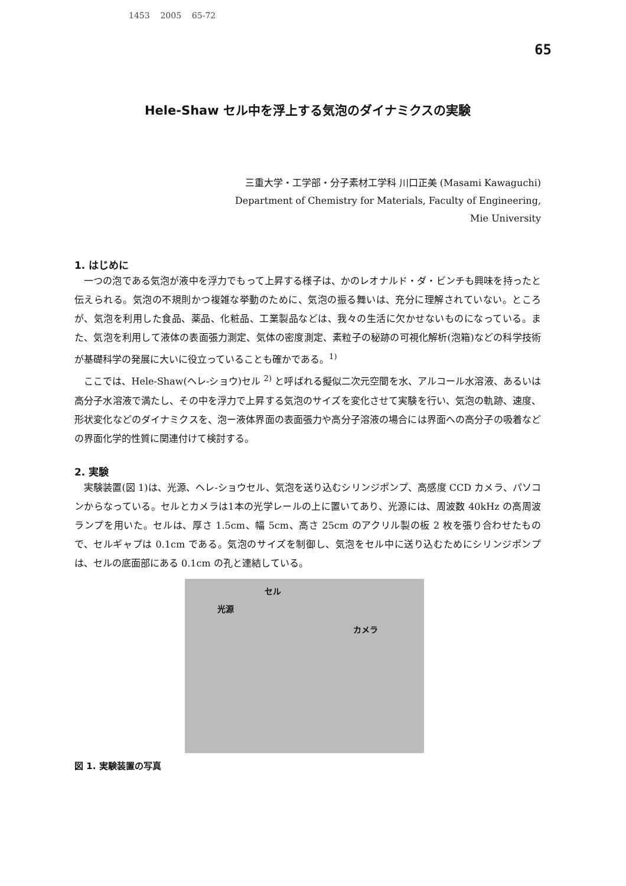1453 2005 65-72
65
Hele-Shaw セル中を浮上する気泡のダイナミクスの実験
三重大学・工学部・分子素材工学科 川口正美 (Masami Kawaguchi)
Department of Chemistry for Materials, Faculty of Engineering,
Mie University
1. はじめに
一つの泡である気泡が液中を浮力でもって上昇する様子は、かのレオナルド・ダ・ビンチも興味を持ったと伝えられる。気泡の不規則かつ複雑な挙動のために、気泡の振る舞いは、充分に理解されていない。ところが、気泡を利用した食品、薬品、化粧品、工業製品などは、我々の生活に欠かせないものになっている。また、気泡を利用して液体の表面張力測定、気体の密度測定、素粒子の秘跡の可視化解析(泡箱)などの科学技術が基礎科学の発展に大いに役立っていることも確かである。<sup>1)</sup>
ここでは、Hele-Shaw(ヘレ-ショウ)セル <sup>2)</sup> と呼ばれる擬似二次元空間を水、アルコール水溶液、あるいは高分子水溶液で満たし、その中を浮力で上昇する気泡のサイズを変化させて実験を行い、気泡の軌跡、速度、形状変化などのダイナミクスを、泡ー液体界面の表面張力や高分子溶液の場合には界面への高分子の吸着などの界面化学的性質に関連付けて検討する。
2. 実験
実験装置(図 1)は、光源、ヘレ-ショウセル、気泡を送り込むシリンジポンプ、高感度 CCD カメラ、パソコンからなっている。セルとカメラは1本の光学レールの上に置いてあり、光源には、周波数 40kHz の高周波ランプを用いた。セルは、厚さ 1.5cm、幅 5cm、高さ 25cm のアクリル製の板 2 枚を張り合わせたもので、セルギャプは 0.1cm である。気泡のサイズを制御し、気泡をセル中に送り込むためにシリンジポンプは、セルの底面部にある 0.1cm の孔と連結している。
セル
光源
カメラ
図 1. 実験装置の写真